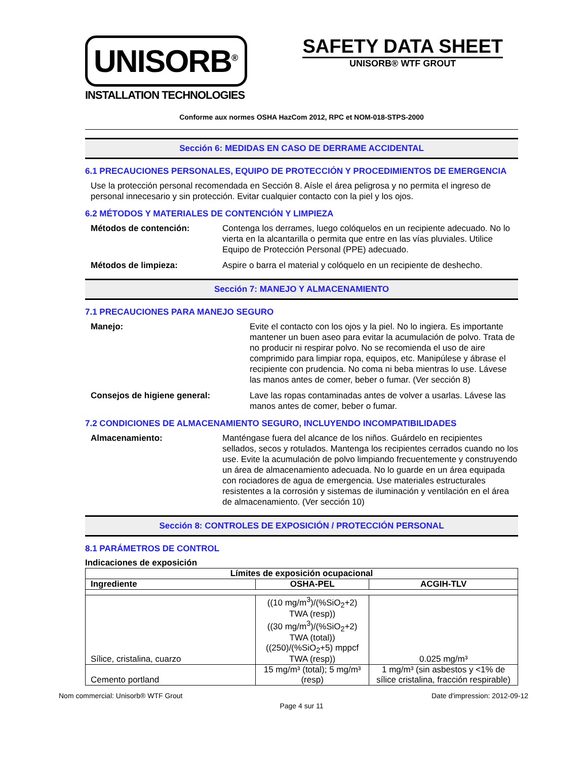UNISORB<sup>®</sup>
INSTALLATION TECHNOLOGIES
SAFETY DATA SHEET
UNISORB® WTF GROUT
Conforme aux normes OSHA HazCom 2012, RPC et NOM-018-STPS-2000
Sección 6: MEDIDAS EN CASO DE DERRAME ACCIDENTAL
6.1 PRECAUCIONES PERSONALES, EQUIPO DE PROTECCIÓN Y PROCEDIMIENTOS DE EMERGENCIA
Use la protección personal recomendada en Sección 8. Aísle el área peligrosa y no permita el ingreso de personal innecesario y sin protección. Evitar cualquier contacto con la piel y los ojos.
6.2 MÉTODOS Y MATERIALES DE CONTENCIÓN Y LIMPIEZA
Métodos de contención: Contenga los derrames, luego colóquelos en un recipiente adecuado. No lo vierta en la alcantarilla o permita que entre en las vías pluviales. Utilice Equipo de Protección Personal (PPE) adecuado.
Métodos de limpieza: Aspire o barra el material y colóquelo en un recipiente de deshecho.
Sección 7: MANEJO Y ALMACENAMIENTO
7.1 PRECAUCIONES PARA MANEJO SEGURO
Manejo: Evite el contacto con los ojos y la piel. No lo ingiera. Es importante mantener un buen aseo para evitar la acumulación de polvo. Trata de no producir ni respirar polvo. No se recomienda el uso de aire comprimido para limpiar ropa, equipos, etc. Manipúlese y ábrase el recipiente con prudencia. No coma ni beba mientras lo use. Lávese las manos antes de comer, beber o fumar. (Ver sección 8)
Consejos de higiene general: Lave las ropas contaminadas antes de volver a usarlas. Lávese las manos antes de comer, beber o fumar.
7.2 CONDICIONES DE ALMACENAMIENTO SEGURO, INCLUYENDO INCOMPATIBILIDADES
Almacenamiento: Manténgase fuera del alcance de los niños. Guárdelo en recipientes sellados, secos y rotulados. Mantenga los recipientes cerrados cuando no los use. Evite la acumulación de polvo limpiando frecuentemente y construyendo un área de almacenamiento adecuada. No lo guarde en un área equipada con rociadores de agua de emergencia. Use materiales estructurales resistentes a la corrosión y sistemas de iluminación y ventilación en el área de almacenamiento. (Ver sección 10)
Sección 8: CONTROLES DE EXPOSICIÓN / PROTECCIÓN PERSONAL
8.1 PARÁMETROS DE CONTROL
Indicaciones de exposición
| Límites de exposición ocupacional | | |
| --- | --- | --- |
| Ingrediente | OSHA-PEL | ACGIH-TLV |
| Sílice, cristalina, cuarzo | ((10 mg/m<sup>3</sup>)/(%SiO<sub>2</sub>+2) TWA (resp)) ((30 mg/m<sup>3</sup>)/(%SiO<sub>2</sub>+2) TWA (total)) ((250)/(%SiO<sub>2</sub>+5) mppcf TWA (resp)) | 0.025 mg/m³ |
| Cemento portland | 15 mg/m³ (total); 5 mg/m³ (resp) | 1 mg/m³ (sin asbestos y <1% de sílice cristalina, fracción respirable) |
Nom commercial: Unisorb® WTF Grout Date d'impression: 2012-09-12
Page 4 sur 11